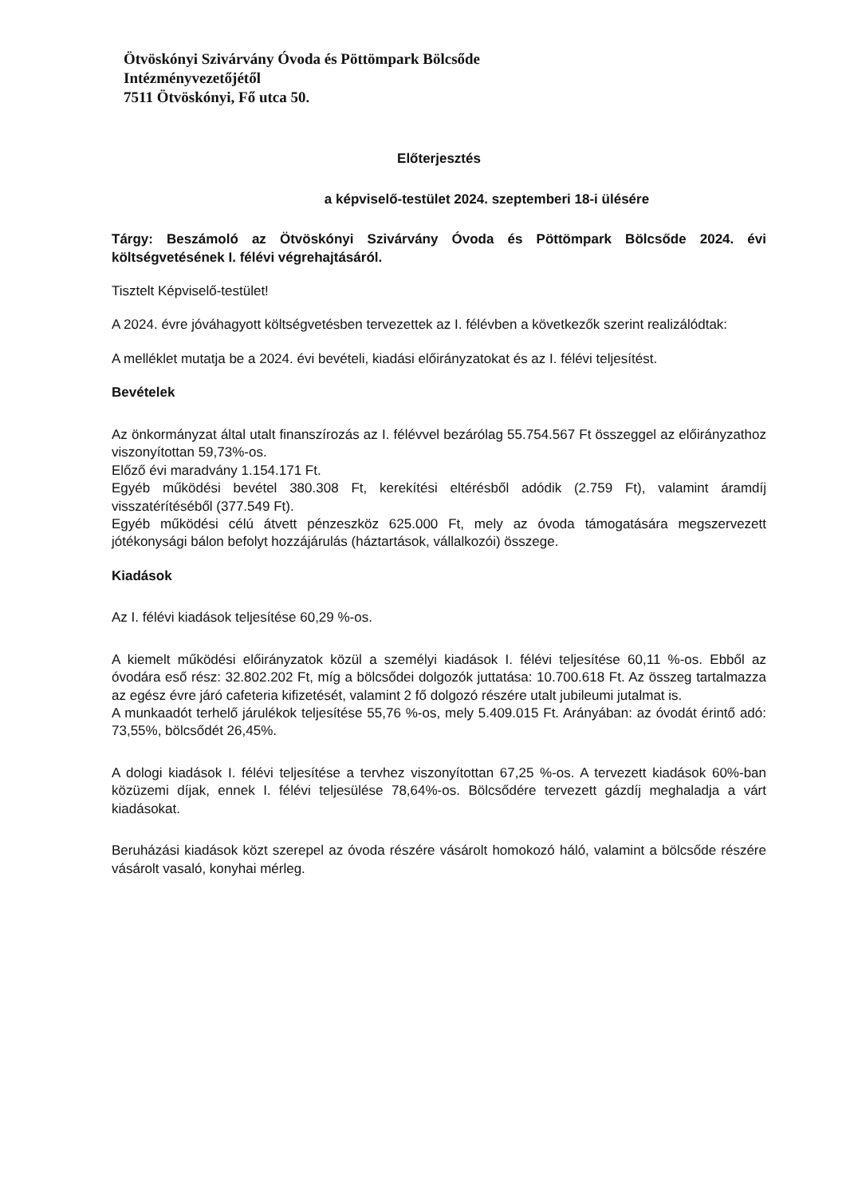Ötvöskónyi Szivárvány Óvoda és Pöttömpark Bölcsőde
Intézményvezetőjétől
7511 Ötvöskónyi, Fő utca 50.
Előterjesztés
a képviselő-testület 2024. szeptemberi 18-i ülésére
Tárgy: Beszámoló az Ötvöskónyi Szivárvány Óvoda és Pöttömpark Bölcsőde 2024. évi költségvetésének I. félévi végrehajtásáról.
Tisztelt Képviselő-testület!
A 2024. évre jóváhagyott költségvetésben tervezettek az I. félévben a következők szerint realizálódtak:
A melléklet mutatja be a 2024. évi bevételi, kiadási előirányzatokat és az I. félévi teljesítést.
Bevételek
Az önkormányzat által utalt finanszírozás az I. félévvel bezárólag 55.754.567 Ft összeggel az előirányzathoz viszonyítottan 59,73%-os.
Előző évi maradvány 1.154.171 Ft.
Egyéb működési bevétel 380.308 Ft, kerekítési eltérésből adódik (2.759 Ft), valamint áramdíj visszatérítéséből (377.549 Ft).
Egyéb működési célú átvett pénzeszköz 625.000 Ft, mely az óvoda támogatására megszervezett jótékonysági bálon befolyt hozzájárulás (háztartások, vállalkozói) összege.
Kiadások
Az I. félévi kiadások teljesítése 60,29 %-os.
A kiemelt működési előirányzatok közül a személyi kiadások I. félévi teljesítése 60,11 %-os. Ebből az óvodára eső rész: 32.802.202 Ft, míg a bölcsődei dolgozók juttatása: 10.700.618 Ft. Az összeg tartalmazza az egész évre járó cafeteria kifizetését, valamint 2 fő dolgozó részére utalt jubileumi jutalmat is.
A munkaadót terhelő járulékok teljesítése 55,76 %-os, mely 5.409.015 Ft. Arányában: az óvodát érintő adó: 73,55%, bölcsődét 26,45%.
A dologi kiadások I. félévi teljesítése a tervhez viszonyítottan 67,25 %-os. A tervezett kiadások 60%-ban közüzemi díjak, ennek I. félévi teljesülése 78,64%-os. Bölcsődére tervezett gázdíj meghaladja a várt kiadásokat.
Beruházási kiadások közt szerepel az óvoda részére vásárolt homokozó háló, valamint a bölcsőde részére vásárolt vasaló, konyhai mérleg.